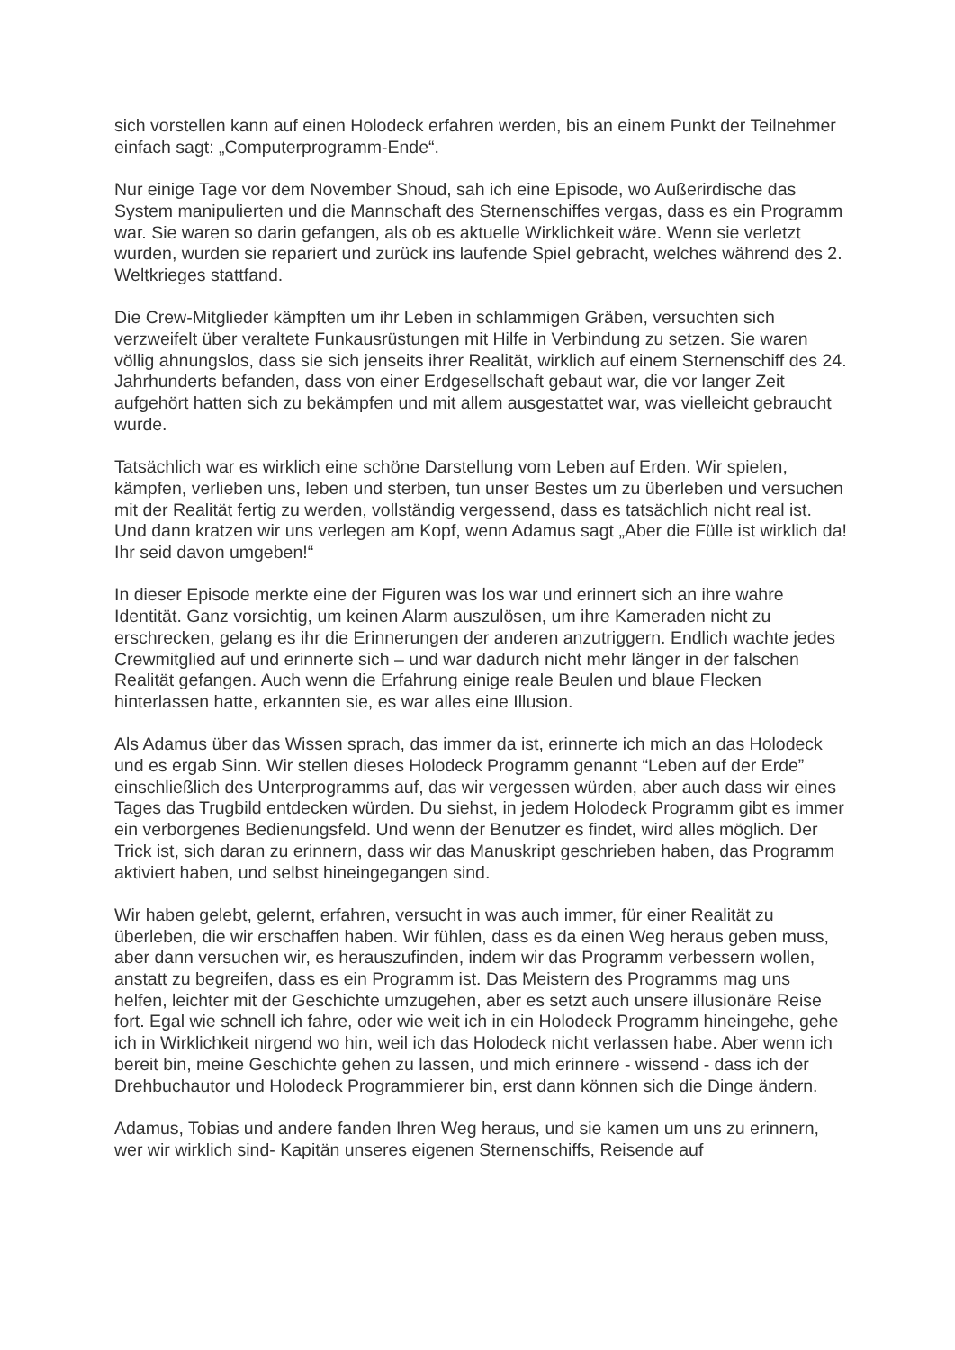sich vorstellen kann auf einen Holodeck erfahren werden, bis an einem Punkt der Teilnehmer einfach sagt: „Computerprogramm-Ende“.
Nur einige Tage vor dem November Shoud, sah ich eine Episode, wo Außerirdische das System manipulierten und die Mannschaft des Sternenschiffes vergas, dass es ein Programm war. Sie waren so darin gefangen, als ob es aktuelle Wirklichkeit wäre. Wenn sie verletzt wurden, wurden sie repariert und zurück ins laufende Spiel gebracht, welches während des 2. Weltkrieges stattfand.
Die Crew-Mitglieder kämpften um ihr Leben in schlammigen Gräben, versuchten sich verzweifelt über veraltete Funkausrüstungen mit Hilfe in Verbindung zu setzen. Sie waren völlig ahnungslos, dass sie sich jenseits ihrer Realität, wirklich auf einem Sternenschiff des 24. Jahrhunderts befanden, dass von einer Erdgesellschaft gebaut war, die vor langer Zeit aufgehört hatten sich zu bekämpfen und mit allem ausgestattet war, was vielleicht gebraucht wurde.
Tatsächlich war es wirklich eine schöne Darstellung vom Leben auf Erden. Wir spielen, kämpfen, verlieben uns, leben und sterben, tun unser Bestes um zu überleben und versuchen mit der Realität fertig zu werden, vollständig vergessend, dass es tatsächlich nicht real ist. Und dann kratzen wir uns verlegen am Kopf, wenn Adamus sagt „Aber die Fülle ist wirklich da! Ihr seid davon umgeben!“
In dieser Episode merkte eine der Figuren was los war und erinnert sich an ihre wahre Identität. Ganz vorsichtig, um keinen Alarm auszulösen, um ihre Kameraden nicht zu erschrecken, gelang es ihr die Erinnerungen der anderen anzutriggern. Endlich wachte jedes Crewmitglied auf und erinnerte sich – und war dadurch nicht mehr länger in der falschen Realität gefangen. Auch wenn die Erfahrung einige reale Beulen und blaue Flecken hinterlassen hatte, erkannten sie, es war alles eine Illusion.
Als Adamus über das Wissen sprach, das immer da ist, erinnerte ich mich an das Holodeck und es ergab Sinn. Wir stellen dieses Holodeck Programm genannt “Leben auf der Erde” einschließlich des Unterprogramms auf, das wir vergessen würden, aber auch dass wir eines Tages das Trugbild entdecken würden. Du siehst, in jedem Holodeck Programm gibt es immer ein verborgenes Bedienungsfeld. Und wenn der Benutzer es findet, wird alles möglich. Der Trick ist, sich daran zu erinnern, dass wir das Manuskript geschrieben haben, das Programm aktiviert haben, und selbst hineingegangen sind.
Wir haben gelebt, gelernt, erfahren, versucht in was auch immer, für einer Realität zu überleben, die wir erschaffen haben. Wir fühlen, dass es da einen Weg heraus geben muss, aber dann versuchen wir, es herauszufinden, indem wir das Programm verbessern wollen, anstatt zu begreifen, dass es ein Programm ist. Das Meistern des Programms mag uns helfen, leichter mit der Geschichte umzugehen, aber es setzt auch unsere illusionäre Reise fort. Egal wie schnell ich fahre, oder wie weit ich in ein Holodeck Programm hineingehe, gehe ich in Wirklichkeit nirgend wo hin, weil ich das Holodeck nicht verlassen habe. Aber wenn ich bereit bin, meine Geschichte gehen zu lassen, und mich erinnere - wissend - dass ich der Drehbuchautor und Holodeck Programmierer bin, erst dann können sich die Dinge ändern.
Adamus, Tobias und andere fanden Ihren Weg heraus, und sie kamen um uns zu erinnern, wer wir wirklich sind- Kapitän unseres eigenen Sternenschiffs, Reisende auf